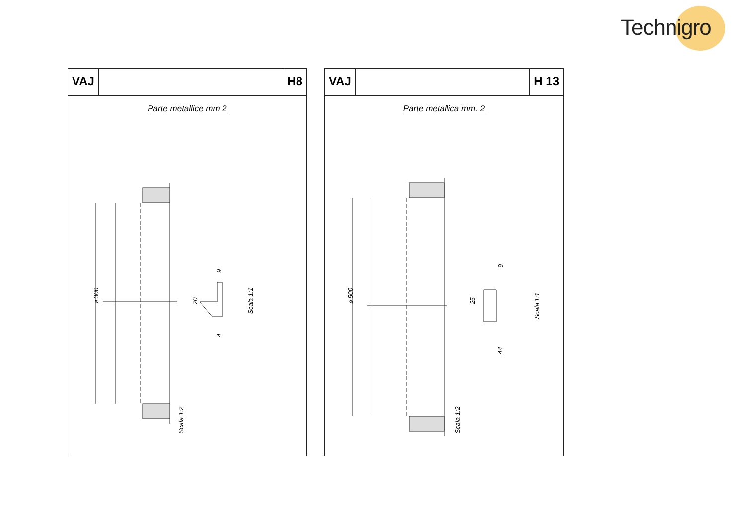Technigro
VAJ H8
Parte metallice mm 2
⌀ 300
20
9
4
Scala 1:1
Scala 1:2
VAJ H 13
Parte metallica mm. 2
⌀ 500
25
9
44
Scala 1:1
Scala 1:2